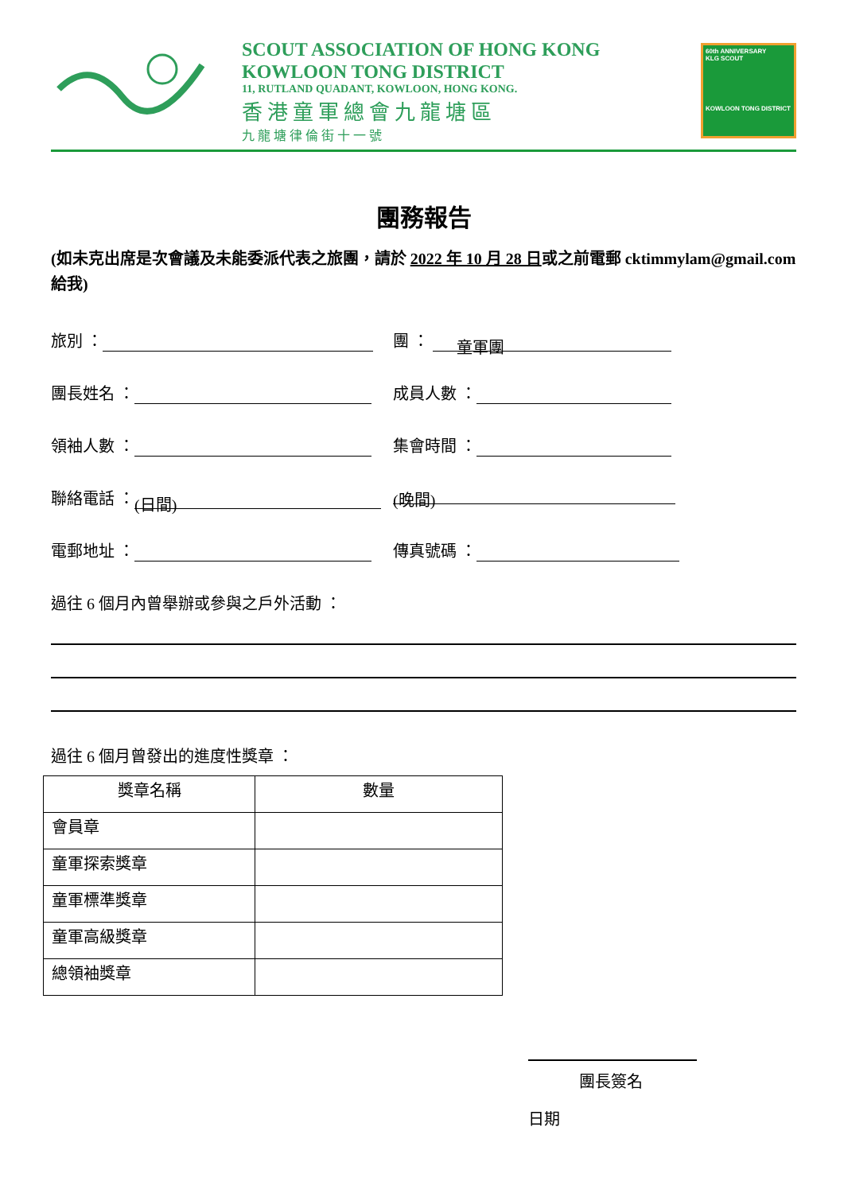SCOUT ASSOCIATION OF HONG KONG
KOWLOON TONG DISTRICT
11, RUTLAND QUADANT, KOWLOON, HONG KONG.
香港童軍總會九龍塘區
九龍塘律倫街十一號
60th ANNIVERSARY
KLG SCOUT
KOWLOON TONG DISTRICT
團務報告
(如未克出席是次會議及未能委派代表之旅團，請於 2022 年 10 月 28 日或之前電郵 cktimmylam@gmail.com 給我)
旅別 ： 團 ： 童軍團
團長姓名 ： 成員人數 ：
領袖人數 ： 集會時間 ：
聯絡電話 ： (日間) (晚間)
電郵地址 ： 傳真號碼 ：
過往 6 個月內曾舉辦或參與之戶外活動 ：
過往 6 個月曾發出的進度性獎章 ：
| 獎章名稱 | 數量 |
| --- | --- |
| 會員章 | |
| 童軍探索獎章 | |
| 童軍標準獎章 | |
| 童軍高級獎章 | |
| 總領袖獎章 | |
團長簽名
日期